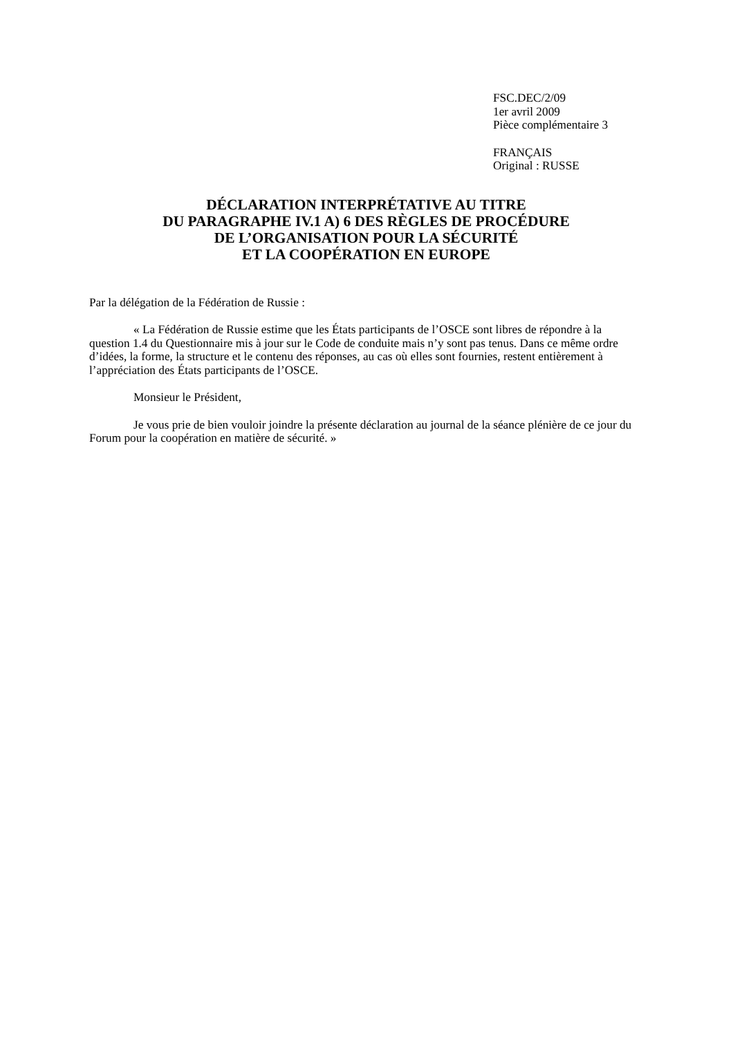FSC.DEC/2/09
1er avril 2009
Pièce complémentaire 3
FRANÇAIS
Original : RUSSE
DÉCLARATION INTERPRÉTATIVE AU TITRE
DU PARAGRAPHE IV.1 A) 6 DES RÈGLES DE PROCÉDURE
DE L’ORGANISATION POUR LA SÉCURITÉ
ET LA COOPÉRATION EN EUROPE
Par la délégation de la Fédération de Russie :
« La Fédération de Russie estime que les États participants de l’OSCE sont libres de répondre à la question 1.4 du Questionnaire mis à jour sur le Code de conduite mais n’y sont pas tenus. Dans ce même ordre d’idées, la forme, la structure et le contenu des réponses, au cas où elles sont fournies, restent entièrement à l’appréciation des États participants de l’OSCE.
Monsieur le Président,
Je vous prie de bien vouloir joindre la présente déclaration au journal de la séance plénière de ce jour du Forum pour la coopération en matière de sécurité. »